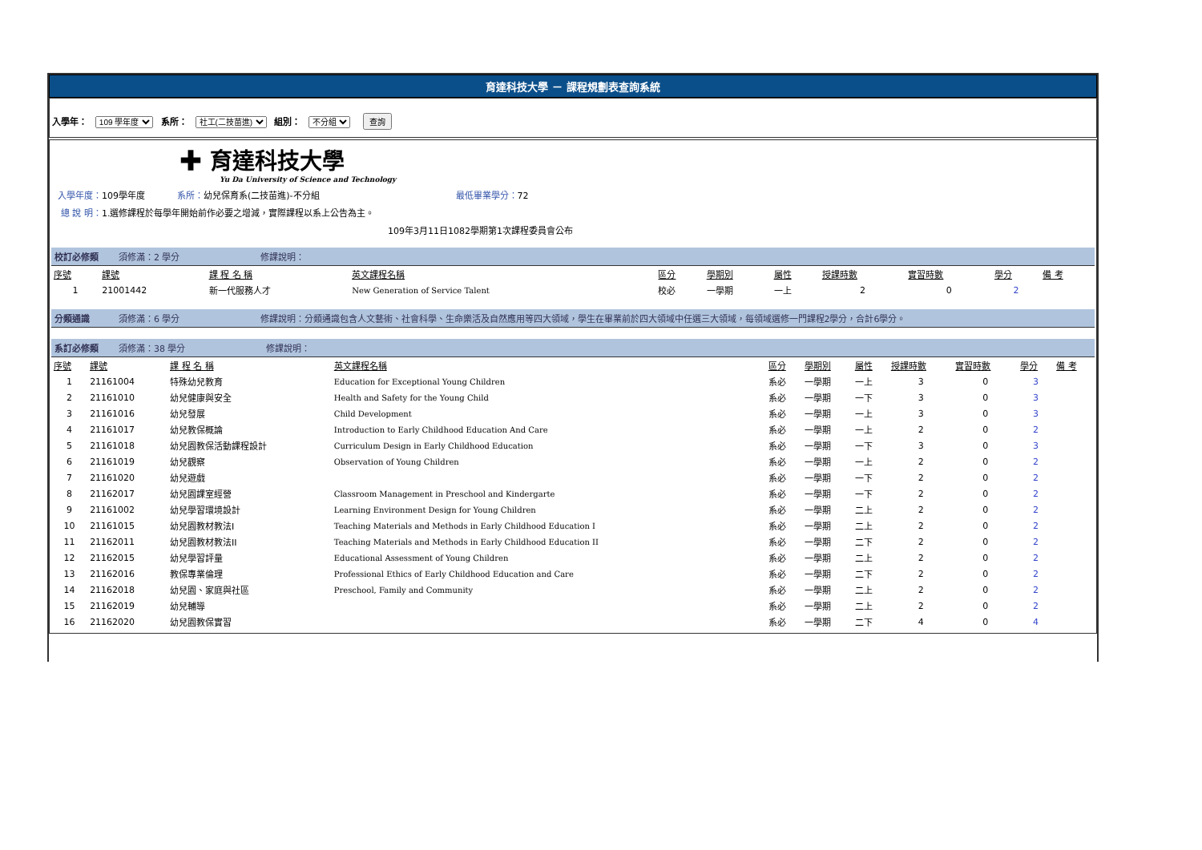育達科技大學 － 課程規劃表查詢系統
入學年： 109 學年度 系所： 社工(二技苗進) 組別： 不分組 查詢
✚ 育達科技大學
Yu Da University of Science and Technology
入學年度：109學年度 系所：幼兒保育系(二技苗進)-不分組 最低畢業學分：72
總 說 明：1.選修課程於每學年開始前作必要之增減，實際課程以系上公告為主。
109年3月11日1082學期第1次課程委員會公布
校訂必修類 須修滿：2 學分 修課說明：
| 序號 | 課號 | 課 程 名 稱 | 英文課程名稱 | 區分 | 學期別 | 屬性 | 授課時數 | 實習時數 | 學分 | 備 考 |
| --- | --- | --- | --- | --- | --- | --- | --- | --- | --- | --- |
| 1 | 21001442 | 新一代服務人才 | New Generation of Service Talent | 校必 | 一學期 | 一上 | 2 | 0 | 2 | |
分類通識 須修滿：6 學分 修課說明：分類通識包含人文藝術、社會科學、生命樂活及自然應用等四大領域，學生在畢業前於四大領域中任選三大領域，每領域選修一門課程2學分，合計6學分。
系訂必修類 須修滿：38 學分 修課說明：
| 序號 | 課號 | 課 程 名 稱 | 英文課程名稱 | 區分 | 學期別 | 屬性 | 授課時數 | 實習時數 | 學分 | 備 考 |
| --- | --- | --- | --- | --- | --- | --- | --- | --- | --- | --- |
| 1 | 21161004 | 特殊幼兒教育 | Education for Exceptional Young Children | 系必 | 一學期 | 一上 | 3 | 0 | 3 | |
| 2 | 21161010 | 幼兒健康與安全 | Health and Safety for the Young Child | 系必 | 一學期 | 一下 | 3 | 0 | 3 | |
| 3 | 21161016 | 幼兒發展 | Child Development | 系必 | 一學期 | 一上 | 3 | 0 | 3 | |
| 4 | 21161017 | 幼兒教保概論 | Introduction to Early Childhood Education And Care | 系必 | 一學期 | 一上 | 2 | 0 | 2 | |
| 5 | 21161018 | 幼兒園教保活動課程設計 | Curriculum Design in Early Childhood Education | 系必 | 一學期 | 一下 | 3 | 0 | 3 | |
| 6 | 21161019 | 幼兒觀察 | Observation of Young Children | 系必 | 一學期 | 一上 | 2 | 0 | 2 | |
| 7 | 21161020 | 幼兒遊戲 | | 系必 | 一學期 | 一下 | 2 | 0 | 2 | |
| 8 | 21162017 | 幼兒園課室經營 | Classroom Management in Preschool and Kindergarte | 系必 | 一學期 | 一下 | 2 | 0 | 2 | |
| 9 | 21161002 | 幼兒學習環境設計 | Learning Environment Design for Young Children | 系必 | 一學期 | 二上 | 2 | 0 | 2 | |
| 10 | 21161015 | 幼兒園教材教法I | Teaching Materials and Methods in Early Childhood Education I | 系必 | 一學期 | 二上 | 2 | 0 | 2 | |
| 11 | 21162011 | 幼兒園教材教法II | Teaching Materials and Methods in Early Childhood Education II | 系必 | 一學期 | 二下 | 2 | 0 | 2 | |
| 12 | 21162015 | 幼兒學習評量 | Educational Assessment of Young Children | 系必 | 一學期 | 二上 | 2 | 0 | 2 | |
| 13 | 21162016 | 教保專業倫理 | Professional Ethics of Early Childhood Education and Care | 系必 | 一學期 | 二下 | 2 | 0 | 2 | |
| 14 | 21162018 | 幼兒園、家庭與社區 | Preschool, Family and Community | 系必 | 一學期 | 二上 | 2 | 0 | 2 | |
| 15 | 21162019 | 幼兒輔導 | | 系必 | 一學期 | 二上 | 2 | 0 | 2 | |
| 16 | 21162020 | 幼兒園教保實習 | | 系必 | 一學期 | 二下 | 4 | 0 | 4 | |